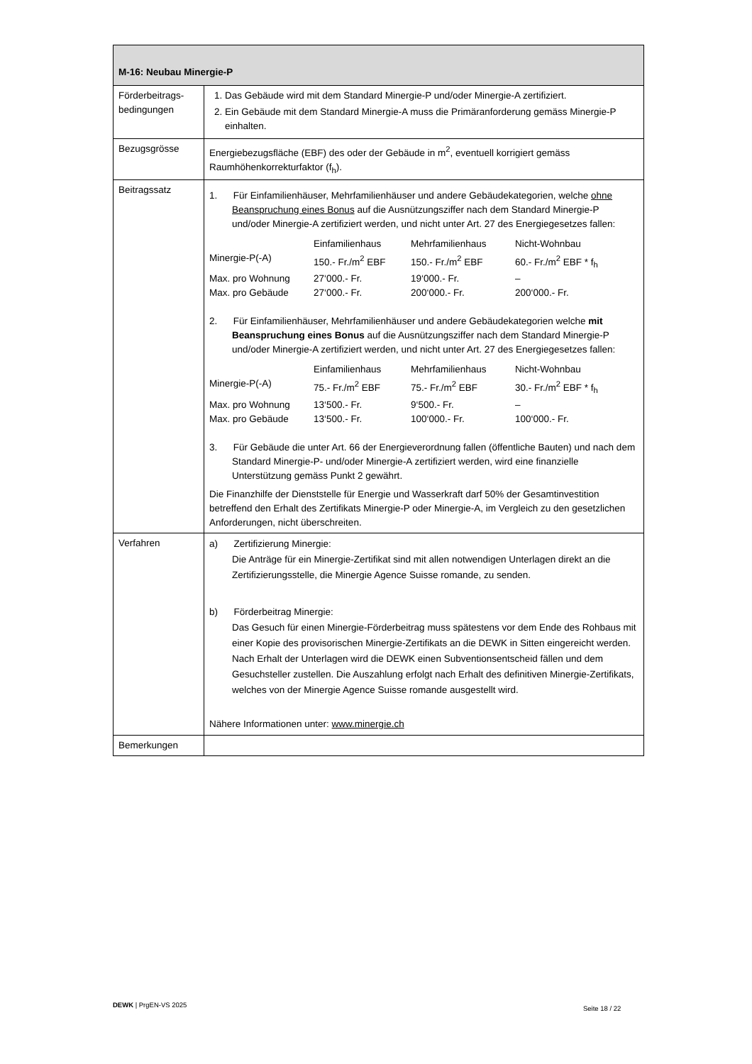| M-16: Neubau Minergie-P | |
| --- | --- |
| Förderbeitrags-bedingungen | 1. Das Gebäude wird mit dem Standard Minergie-P und/oder Minergie-A zertifiziert. 2. Ein Gebäude mit dem Standard Minergie-A muss die Primäranforderung gemäss Minergie-P einhalten. |
| Bezugsgrösse | Energiebezugsfläche (EBF) des oder der Gebäude in m<sup>2</sup>, eventuell korrigiert gemäss Raumhöhenkorrekturfaktor (f<sub>h</sub>). |
| Beitragssatz | 1. Für Einfamilienhäuser, Mehrfamilienhäuser und andere Gebäudekategorien, welche ohne Beanspruchung eines Bonus auf die Ausnützungsziffer nach dem Standard Minergie-P und/oder Minergie-A zertifiziert werden, und nicht unter Art. 27 des Energiegesetzes fallen: / / Einfamilienhaus / Mehrfamilienhaus / Nicht-Wohnbau / / Minergie-P(-A) / 150.- Fr./m<sup>2</sup> EBF / 150.- Fr./m<sup>2</sup> EBF / 60.- Fr./m<sup>2</sup> EBF * f<sub>h</sub> / / Max. pro Wohnung / 27‘000.- Fr. / 19‘000.- Fr. / – / / Max. pro Gebäude / 27‘000.- Fr. / 200‘000.- Fr. / 200‘000.- Fr. / 2. Für Einfamilienhäuser, Mehrfamilienhäuser und andere Gebäudekategorien welche mit Beanspruchung eines Bonus auf die Ausnützungsziffer nach dem Standard Minergie-P und/oder Minergie-A zertifiziert werden, und nicht unter Art. 27 des Energiegesetzes fallen: / / Einfamilienhaus / Mehrfamilienhaus / Nicht-Wohnbau / / Minergie-P(-A) / 75.- Fr./m<sup>2</sup> EBF / 75.- Fr./m<sup>2</sup> EBF / 30.- Fr./m<sup>2</sup> EBF * f<sub>h</sub> / / Max. pro Wohnung / 13‘500.- Fr. / 9‘500.- Fr. / – / / Max. pro Gebäude / 13‘500.- Fr. / 100‘000.- Fr. / 100‘000.- Fr. / 3. Für Gebäude die unter Art. 66 der Energieverordnung fallen (öffentliche Bauten) und nach dem Standard Minergie-P- und/oder Minergie-A zertifiziert werden, wird eine finanzielle Unterstützung gemäss Punkt 2 gewährt. Die Finanzhilfe der Dienststelle für Energie und Wasserkraft darf 50% der Gesamtinvestition betreffend den Erhalt des Zertifikats Minergie-P oder Minergie-A, im Vergleich zu den gesetzlichen Anforderungen, nicht überschreiten. |
| Verfahren | a) Zertifizierung Minergie: Die Anträge für ein Minergie-Zertifikat sind mit allen notwendigen Unterlagen direkt an die Zertifizierungsstelle, die Minergie Agence Suisse romande, zu senden. b) Förderbeitrag Minergie: Das Gesuch für einen Minergie-Förderbeitrag muss spätestens vor dem Ende des Rohbaus mit einer Kopie des provisorischen Minergie-Zertifikats an die DEWK in Sitten eingereicht werden. Nach Erhalt der Unterlagen wird die DEWK einen Subventionsentscheid fällen und dem Gesuchsteller zustellen. Die Auszahlung erfolgt nach Erhalt des definitiven Minergie-Zertifikats, welches von der Minergie Agence Suisse romande ausgestellt wird. Nähere Informationen unter: www.minergie.ch |
| Bemerkungen | |
DEWK | PrgEN-VS 2025 Seite 18 / 22